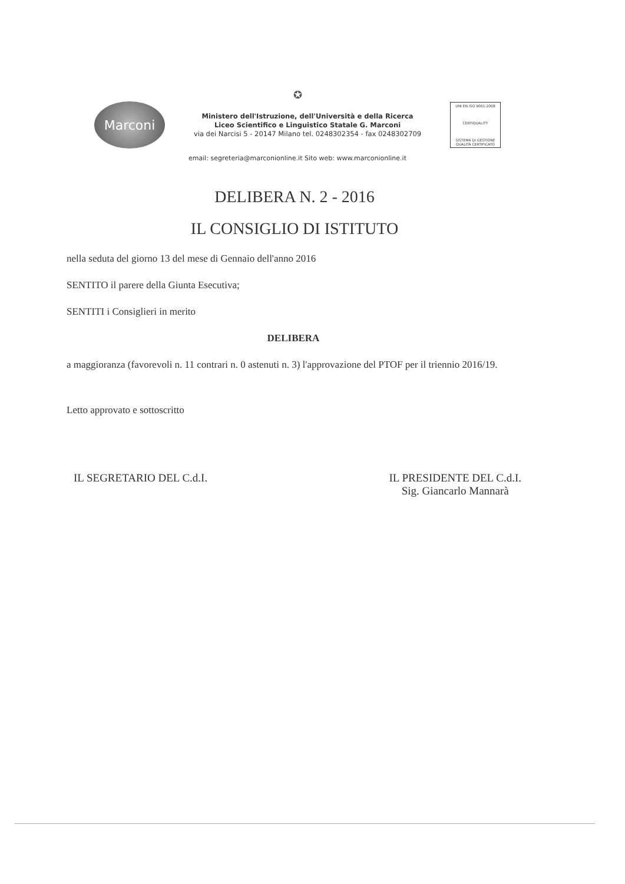✪
Marconi
Ministero dell'Istruzione, dell'Università e della Ricerca
Liceo Scientifico e Linguistico Statale G. Marconi
via dei Narcisi 5 - 20147 Milano tel. 0248302354 - fax 0248302709
UNI EN ISO 9001:2008
CERTIQUALITY
SISTEMA DI GESTIONE QUALITÀ CERTIFICATO
email: segreteria@marconionline.it Sito web: www.marconionline.it
DELIBERA N. 2 - 2016
IL CONSIGLIO DI ISTITUTO
nella seduta del giorno 13 del mese di Gennaio dell'anno 2016
SENTITO il parere della Giunta Esecutiva;
SENTITI i Consiglieri in merito
DELIBERA
a maggioranza (favorevoli n. 11 contrari n. 0 astenuti n. 3) l'approvazione del PTOF per il triennio 2016/19.
Letto approvato e sottoscritto
IL SEGRETARIO DEL C.d.I. IL PRESIDENTE DEL C.d.I.
Sig. Giancarlo Mannarà